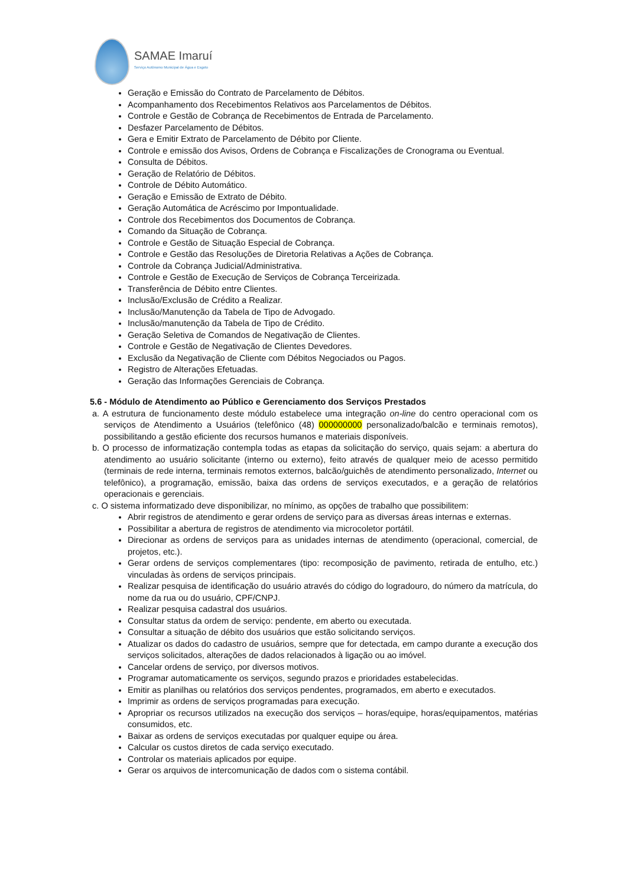SAMAE Imaruí
Serviço Autônomo Municipal de Água e Esgoto
Geração e Emissão do Contrato de Parcelamento de Débitos.
Acompanhamento dos Recebimentos Relativos aos Parcelamentos de Débitos.
Controle e Gestão de Cobrança de Recebimentos de Entrada de Parcelamento.
Desfazer Parcelamento de Débitos.
Gera e Emitir Extrato de Parcelamento de Débito por Cliente.
Controle e emissão dos Avisos, Ordens de Cobrança e Fiscalizações de Cronograma ou Eventual.
Consulta de Débitos.
Geração de Relatório de Débitos.
Controle de Débito Automático.
Geração e Emissão de Extrato de Débito.
Geração Automática de Acréscimo por Impontualidade.
Controle dos Recebimentos dos Documentos de Cobrança.
Comando da Situação de Cobrança.
Controle e Gestão de Situação Especial de Cobrança.
Controle e Gestão das Resoluções de Diretoria Relativas a Ações de Cobrança.
Controle da Cobrança Judicial/Administrativa.
Controle e Gestão de Execução de Serviços de Cobrança Terceirizada.
Transferência de Débito entre Clientes.
Inclusão/Exclusão de Crédito a Realizar.
Inclusão/Manutenção da Tabela de Tipo de Advogado.
Inclusão/manutenção da Tabela de Tipo de Crédito.
Geração Seletiva de Comandos de Negativação de Clientes.
Controle e Gestão de Negativação de Clientes Devedores.
Exclusão da Negativação de Cliente com Débitos Negociados ou Pagos.
Registro de Alterações Efetuadas.
Geração das Informações Gerenciais de Cobrança.
5.6 - Módulo de Atendimento ao Público e Gerenciamento dos Serviços Prestados
a. A estrutura de funcionamento deste módulo estabelece uma integração on-line do centro operacional com os serviços de Atendimento a Usuários (telefônico (48) 000000000 personalizado/balcão e terminais remotos), possibilitando a gestão eficiente dos recursos humanos e materiais disponíveis.
b. O processo de informatização contempla todas as etapas da solicitação do serviço, quais sejam: a abertura do atendimento ao usuário solicitante (interno ou externo), feito através de qualquer meio de acesso permitido (terminais de rede interna, terminais remotos externos, balcão/guichês de atendimento personalizado, Internet ou telefônico), a programação, emissão, baixa das ordens de serviços executados, e a geração de relatórios operacionais e gerenciais.
c. O sistema informatizado deve disponibilizar, no mínimo, as opções de trabalho que possibilitem:
Abrir registros de atendimento e gerar ordens de serviço para as diversas áreas internas e externas.
Possibilitar a abertura de registros de atendimento via microcoletor portátil.
Direcionar as ordens de serviços para as unidades internas de atendimento (operacional, comercial, de projetos, etc.).
Gerar ordens de serviços complementares (tipo: recomposição de pavimento, retirada de entulho, etc.) vinculadas às ordens de serviços principais.
Realizar pesquisa de identificação do usuário através do código do logradouro, do número da matrícula, do nome da rua ou do usuário, CPF/CNPJ.
Realizar pesquisa cadastral dos usuários.
Consultar status da ordem de serviço: pendente, em aberto ou executada.
Consultar a situação de débito dos usuários que estão solicitando serviços.
Atualizar os dados do cadastro de usuários, sempre que for detectada, em campo durante a execução dos serviços solicitados, alterações de dados relacionados à ligação ou ao imóvel.
Cancelar ordens de serviço, por diversos motivos.
Programar automaticamente os serviços, segundo prazos e prioridades estabelecidas.
Emitir as planilhas ou relatórios dos serviços pendentes, programados, em aberto e executados.
Imprimir as ordens de serviços programadas para execução.
Apropriar os recursos utilizados na execução dos serviços – horas/equipe, horas/equipamentos, matérias consumidos, etc.
Baixar as ordens de serviços executadas por qualquer equipe ou área.
Calcular os custos diretos de cada serviço executado.
Controlar os materiais aplicados por equipe.
Gerar os arquivos de intercomunicação de dados com o sistema contábil.